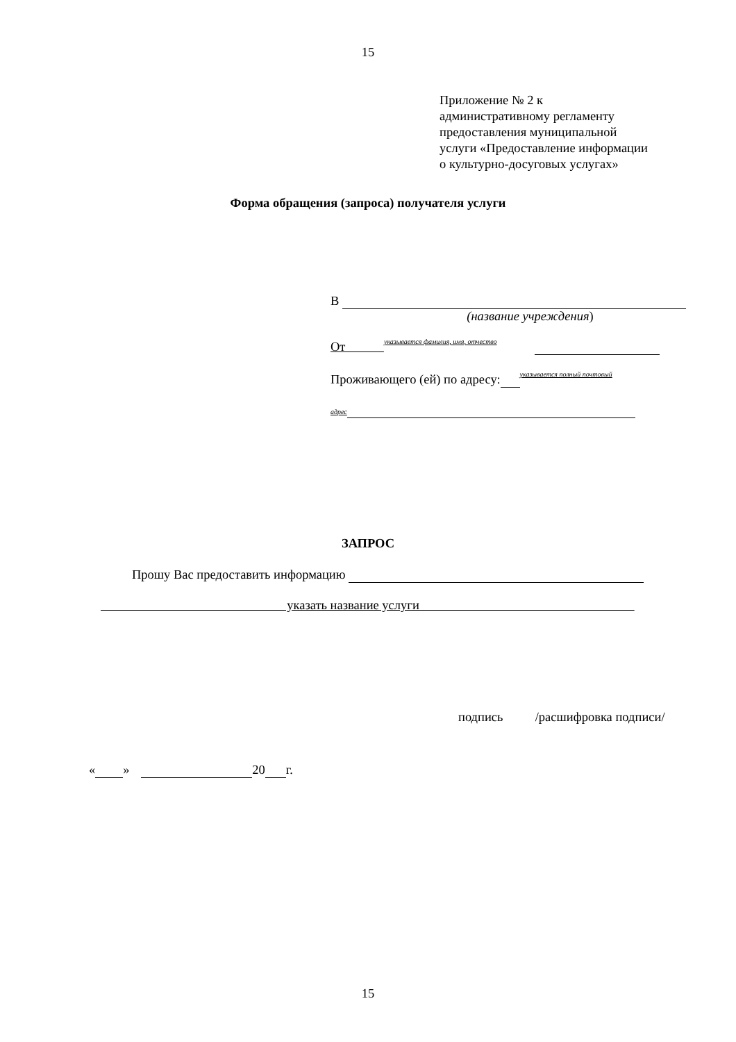15
Приложение № 2 к
административному регламенту
предоставления муниципальной
услуги «Предоставление информации
о культурно-досуговых услугах»
Форма обращения (запроса) получателя услуги
В
(название учреждения)
От указывается фамилия, имя, отчество
Проживающего (ей) по адресу: указывается полный почтовый
адрес
ЗАПРОС
Прошу Вас предоставить информацию
указать название услуги
подпись /расшифровка подписи/
« » 20 г.
15